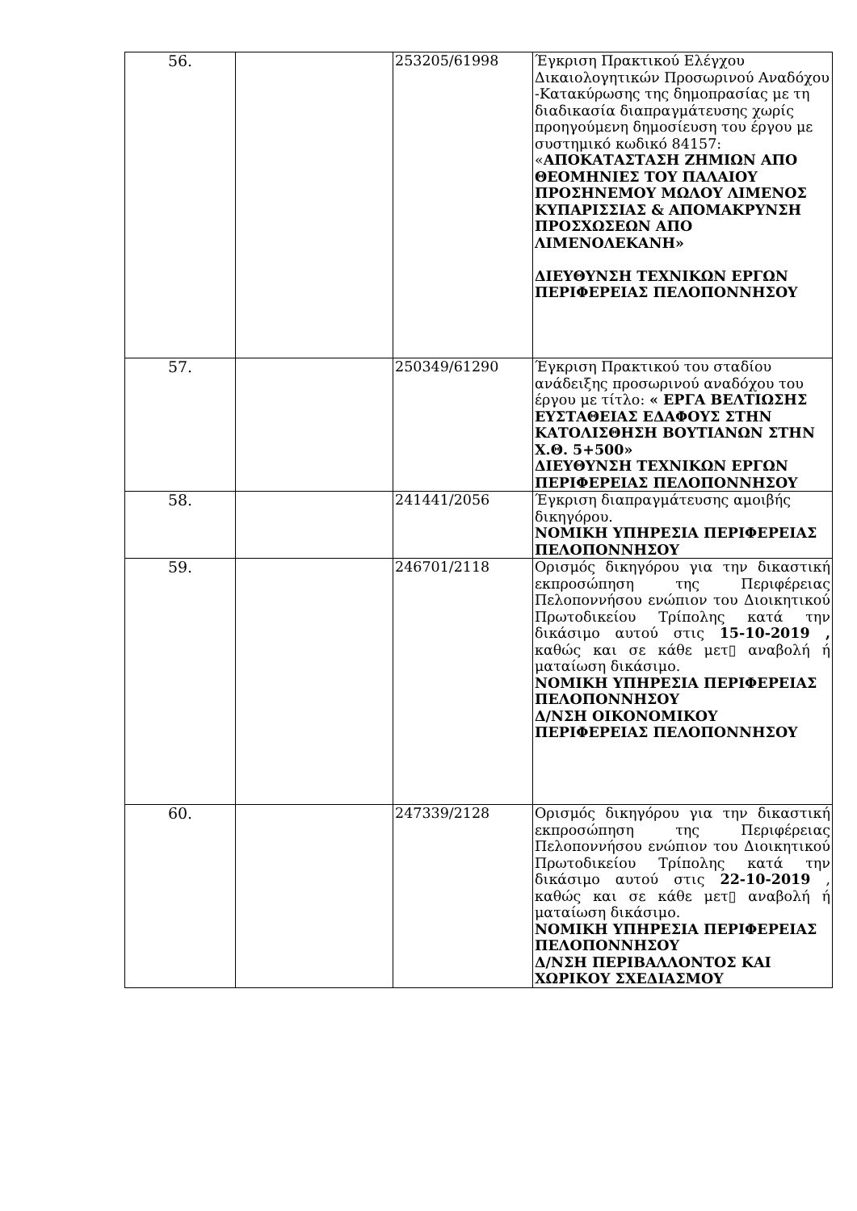| 56. | | 253205/61998 | Έγκριση Πρακτικού Ελέγχου Δικαιολογητικών Προσωρινού Αναδόχου -Κατακύρωσης της δημοπρασίας με τη διαδικασία διαπραγμάτευσης χωρίς προηγούμενη δημοσίευση του έργου με συστημικό κωδικό 84157: « ΑΠΟΚΑΤΑΣΤΑΣΗ ΖΗΜΙΩΝ ΑΠΟ ΘΕΟΜΗΝΙΕΣ ΤΟΥ ΠΑΛΑΙΟΥ ΠΡΟΣΗΝΕΜΟΥ ΜΩΛΟΥ ΛΙΜΕΝΟΣ ΚΥΠΑΡΙΣΣΙΑΣ & ΑΠΟΜΑΚΡΥΝΣΗ ΠΡΟΣΧΩΣΕΩΝ ΑΠΟ ΛΙΜΕΝΟΛΕΚΑΝΗ» ΔΙΕΥΘΥΝΣΗ ΤΕΧΝΙΚΩΝ ΕΡΓΩΝ ΠΕΡΙΦΕΡΕΙΑΣ ΠΕΛΟΠΟΝΝΗΣΟΥ |
| 57. | | 250349/61290 | Έγκριση Πρακτικού του σταδίου ανάδειξης προσωρινού αναδόχου του έργου με τίτλο: « ΕΡΓΑ ΒΕΛΤΙΩΣΗΣ ΕΥΣΤΑΘΕΙΑΣ ΕΔΑΦΟΥΣ ΣΤΗΝ ΚΑΤΟΛΙΣΘΗΣΗ ΒΟΥΤΙΑΝΩΝ ΣΤΗΝ Χ.Θ. 5+500» ΔΙΕΥΘΥΝΣΗ ΤΕΧΝΙΚΩΝ ΕΡΓΩΝ ΠΕΡΙΦΕΡΕΙΑΣ ΠΕΛΟΠΟΝΝΗΣΟΥ |
| 58. | | 241441/2056 | Έγκριση διαπραγμάτευσης αμοιβής δικηγόρου. ΝΟΜΙΚΗ ΥΠΗΡΕΣΙΑ ΠΕΡΙΦΕΡΕΙΑΣ ΠΕΛΟΠΟΝΝΗΣΟΥ |
| 59. | | 246701/2118 | Ορισμός δικηγόρου για την δικαστική εκπροσώπηση της Περιφέρειας Πελοποννήσου ενώπιον του Διοικητικού Πρωτοδικείου Τρίπολης κατά την δικάσιμο αυτού στις 15-10-2019 , καθώς και σε κάθε μετ▯ αναβολή ή ματαίωση δικάσιμο. ΝΟΜΙΚΗ ΥΠΗΡΕΣΙΑ ΠΕΡΙΦΕΡΕΙΑΣ ΠΕΛΟΠΟΝΝΗΣΟΥ Δ/ΝΣΗ ΟΙΚΟΝΟΜΙΚΟΥ ΠΕΡΙΦΕΡΕΙΑΣ ΠΕΛΟΠΟΝΝΗΣΟΥ |
| 60. | | 247339/2128 | Ορισμός δικηγόρου για την δικαστική εκπροσώπηση της Περιφέρειας Πελοποννήσου ενώπιον του Διοικητικού Πρωτοδικείου Τρίπολης κατά την δικάσιμο αυτού στις 22-10-2019 , καθώς και σε κάθε μετ▯ αναβολή ή ματαίωση δικάσιμο. ΝΟΜΙΚΗ ΥΠΗΡΕΣΙΑ ΠΕΡΙΦΕΡΕΙΑΣ ΠΕΛΟΠΟΝΝΗΣΟΥ Δ/ΝΣΗ ΠΕΡΙΒΑΛΛΟΝΤΟΣ ΚΑΙ ΧΩΡΙΚΟΥ ΣΧΕΔΙΑΣΜΟΥ |